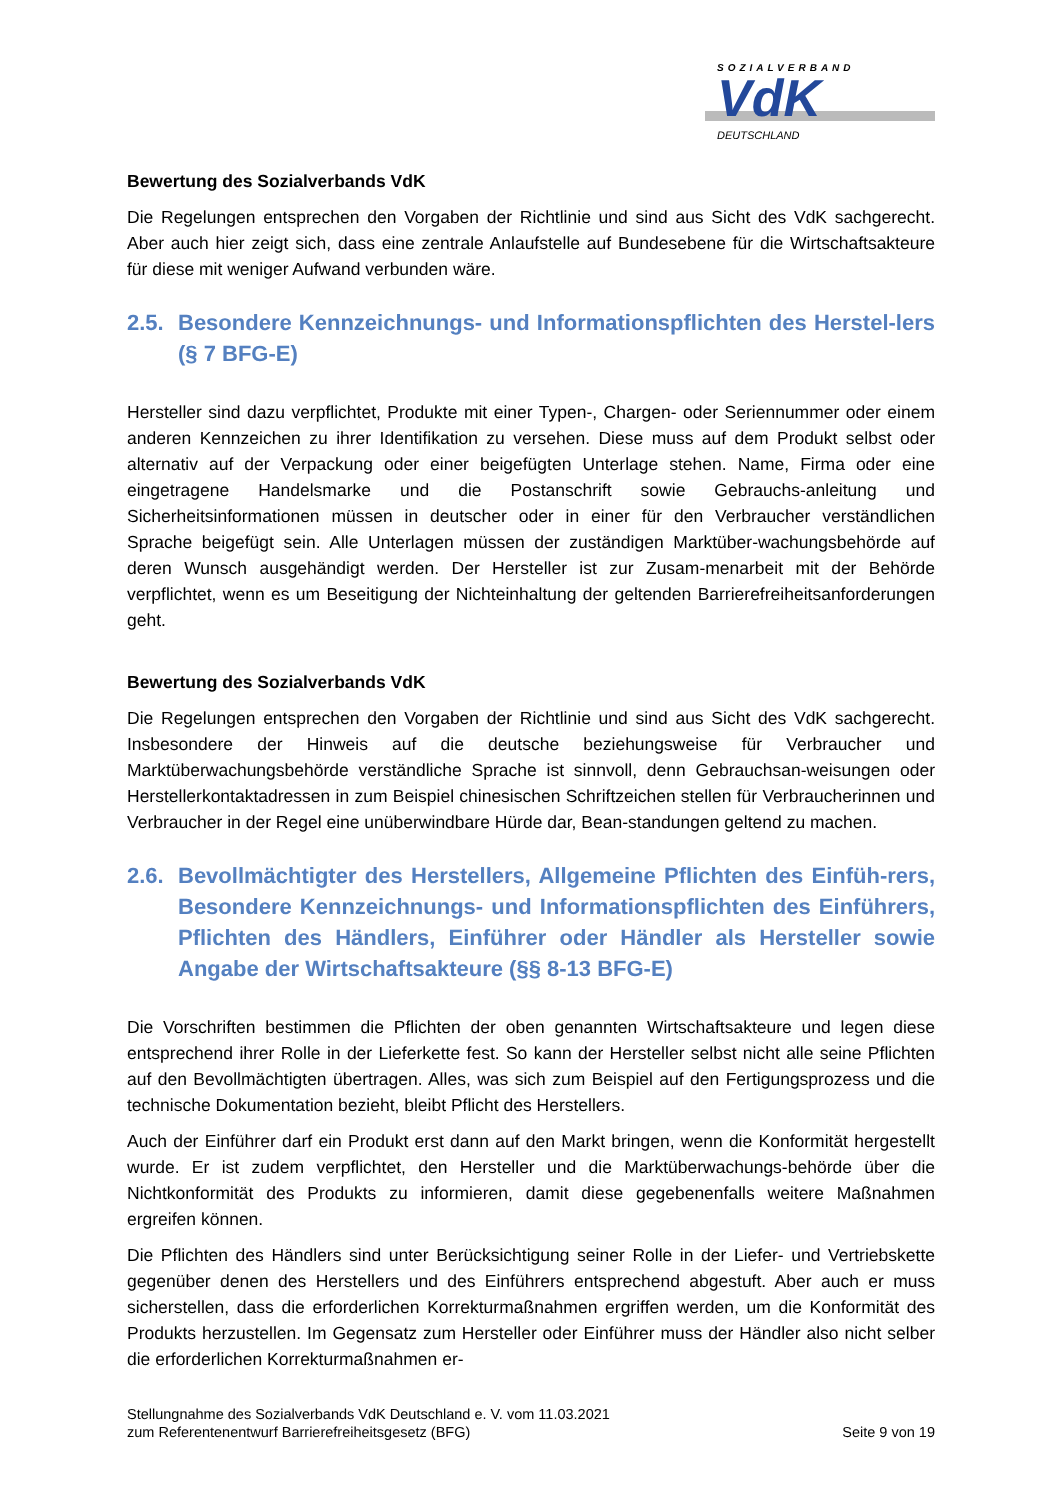SOZIALVERBAND
VdK
DEUTSCHLAND
Bewertung des Sozialverbands VdK
Die Regelungen entsprechen den Vorgaben der Richtlinie und sind aus Sicht des VdK sachgerecht. Aber auch hier zeigt sich, dass eine zentrale Anlaufstelle auf Bundesebene für die Wirtschaftsakteure für diese mit weniger Aufwand verbunden wäre.
2.5. Besondere Kennzeichnungs- und Informationspflichten des Herstel-lers (§ 7 BFG-E)
Hersteller sind dazu verpflichtet, Produkte mit einer Typen-, Chargen- oder Seriennummer oder einem anderen Kennzeichen zu ihrer Identifikation zu versehen. Diese muss auf dem Produkt selbst oder alternativ auf der Verpackung oder einer beigefügten Unterlage stehen. Name, Firma oder eine eingetragene Handelsmarke und die Postanschrift sowie Gebrauchs-anleitung und Sicherheitsinformationen müssen in deutscher oder in einer für den Verbraucher verständlichen Sprache beigefügt sein. Alle Unterlagen müssen der zuständigen Marktüber-wachungsbehörde auf deren Wunsch ausgehändigt werden. Der Hersteller ist zur Zusam-menarbeit mit der Behörde verpflichtet, wenn es um Beseitigung der Nichteinhaltung der geltenden Barrierefreiheitsanforderungen geht.
Bewertung des Sozialverbands VdK
Die Regelungen entsprechen den Vorgaben der Richtlinie und sind aus Sicht des VdK sachgerecht. Insbesondere der Hinweis auf die deutsche beziehungsweise für Verbraucher und Marktüberwachungsbehörde verständliche Sprache ist sinnvoll, denn Gebrauchsan-weisungen oder Herstellerkontaktadressen in zum Beispiel chinesischen Schriftzeichen stellen für Verbraucherinnen und Verbraucher in der Regel eine unüberwindbare Hürde dar, Bean-standungen geltend zu machen.
2.6. Bevollmächtigter des Herstellers, Allgemeine Pflichten des Einfüh-rers, Besondere Kennzeichnungs- und Informationspflichten des Einführers, Pflichten des Händlers, Einführer oder Händler als Hersteller sowie Angabe der Wirtschaftsakteure (§§ 8-13 BFG-E)
Die Vorschriften bestimmen die Pflichten der oben genannten Wirtschaftsakteure und legen diese entsprechend ihrer Rolle in der Lieferkette fest. So kann der Hersteller selbst nicht alle seine Pflichten auf den Bevollmächtigten übertragen. Alles, was sich zum Beispiel auf den Fertigungsprozess und die technische Dokumentation bezieht, bleibt Pflicht des Herstellers.
Auch der Einführer darf ein Produkt erst dann auf den Markt bringen, wenn die Konformität hergestellt wurde. Er ist zudem verpflichtet, den Hersteller und die Marktüberwachungs-behörde über die Nichtkonformität des Produkts zu informieren, damit diese gegebenenfalls weitere Maßnahmen ergreifen können.
Die Pflichten des Händlers sind unter Berücksichtigung seiner Rolle in der Liefer- und Vertriebskette gegenüber denen des Herstellers und des Einführers entsprechend abgestuft. Aber auch er muss sicherstellen, dass die erforderlichen Korrekturmaßnahmen ergriffen werden, um die Konformität des Produkts herzustellen. Im Gegensatz zum Hersteller oder Einführer muss der Händler also nicht selber die erforderlichen Korrekturmaßnahmen er-
Stellungnahme des Sozialverbands VdK Deutschland e. V. vom 11.03.2021
zum Referentenentwurf Barrierefreiheitsgesetz (BFG)
Seite 9 von 19